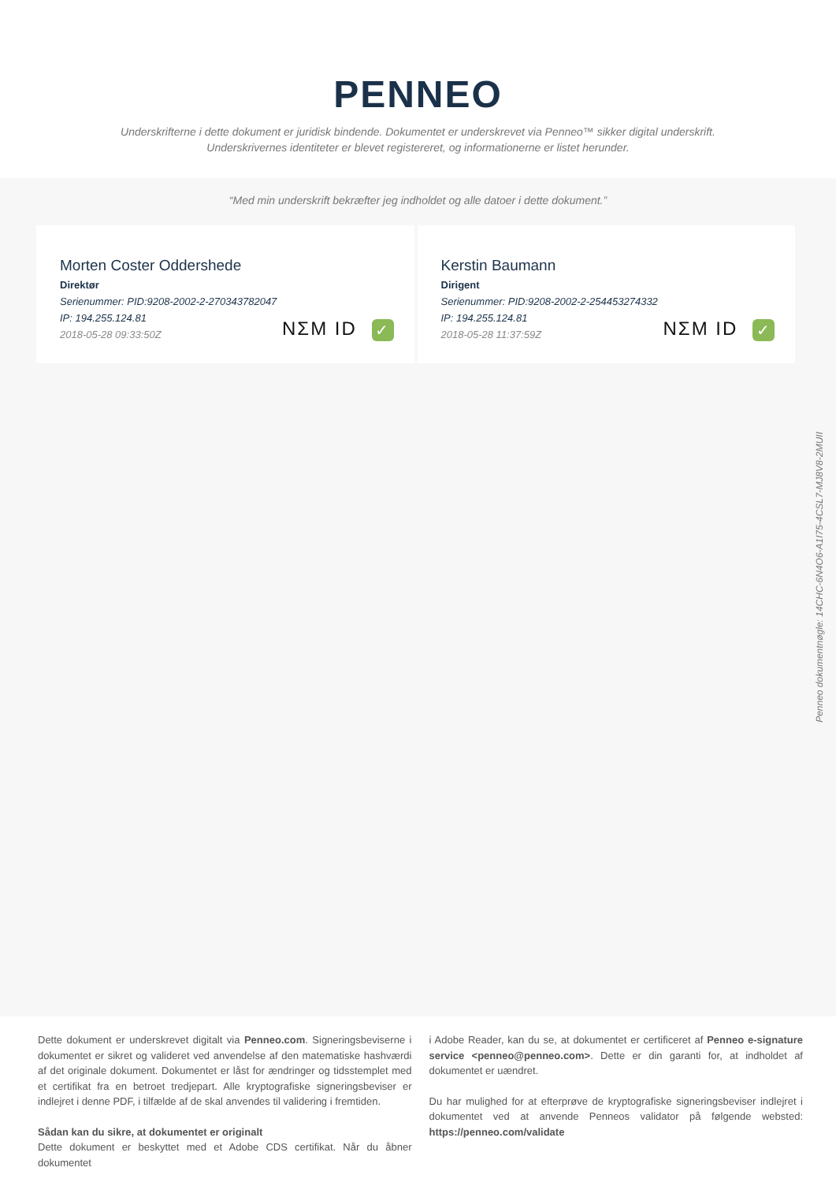PENNEO
Underskrifterne i dette dokument er juridisk bindende. Dokumentet er underskrevet via Penneo™ sikker digital underskrift.
Underskrivernes identiteter er blevet registereret, og informationerne er listet herunder.
“Med min underskrift bekræfter jeg indholdet og alle datoer i dette dokument.”
Morten Coster Oddershede
Direktør
Serienummer: PID:9208-2002-2-270343782047
IP: 194.255.124.81
2018-05-28 09:33:50Z
NΣM ID ✓
Kerstin Baumann
Dirigent
Serienummer: PID:9208-2002-2-254453274332
IP: 194.255.124.81
2018-05-28 11:37:59Z
NΣM ID ✓
Penneo dokumentnøgle: 14CHC-6N4O6-A1I75-4CSL7-MJ8V8-2MUII
Dette dokument er underskrevet digitalt via Penneo.com. Signeringsbeviserne i dokumentet er sikret og valideret ved anvendelse af den matematiske hashværdi af det originale dokument. Dokumentet er låst for ændringer og tidsstemplet med et certifikat fra en betroet tredjepart. Alle kryptografiske signeringsbeviser er indlejret i denne PDF, i tilfælde af de skal anvendes til validering i fremtiden.
Sådan kan du sikre, at dokumentet er originalt
Dette dokument er beskyttet med et Adobe CDS certifikat. Når du åbner dokumentet
i Adobe Reader, kan du se, at dokumentet er certificeret af Penneo e-signature service <penneo@penneo.com>. Dette er din garanti for, at indholdet af dokumentet er uændret.
Du har mulighed for at efterprøve de kryptografiske signeringsbeviser indlejret i dokumentet ved at anvende Penneos validator på følgende websted: https://penneo.com/validate